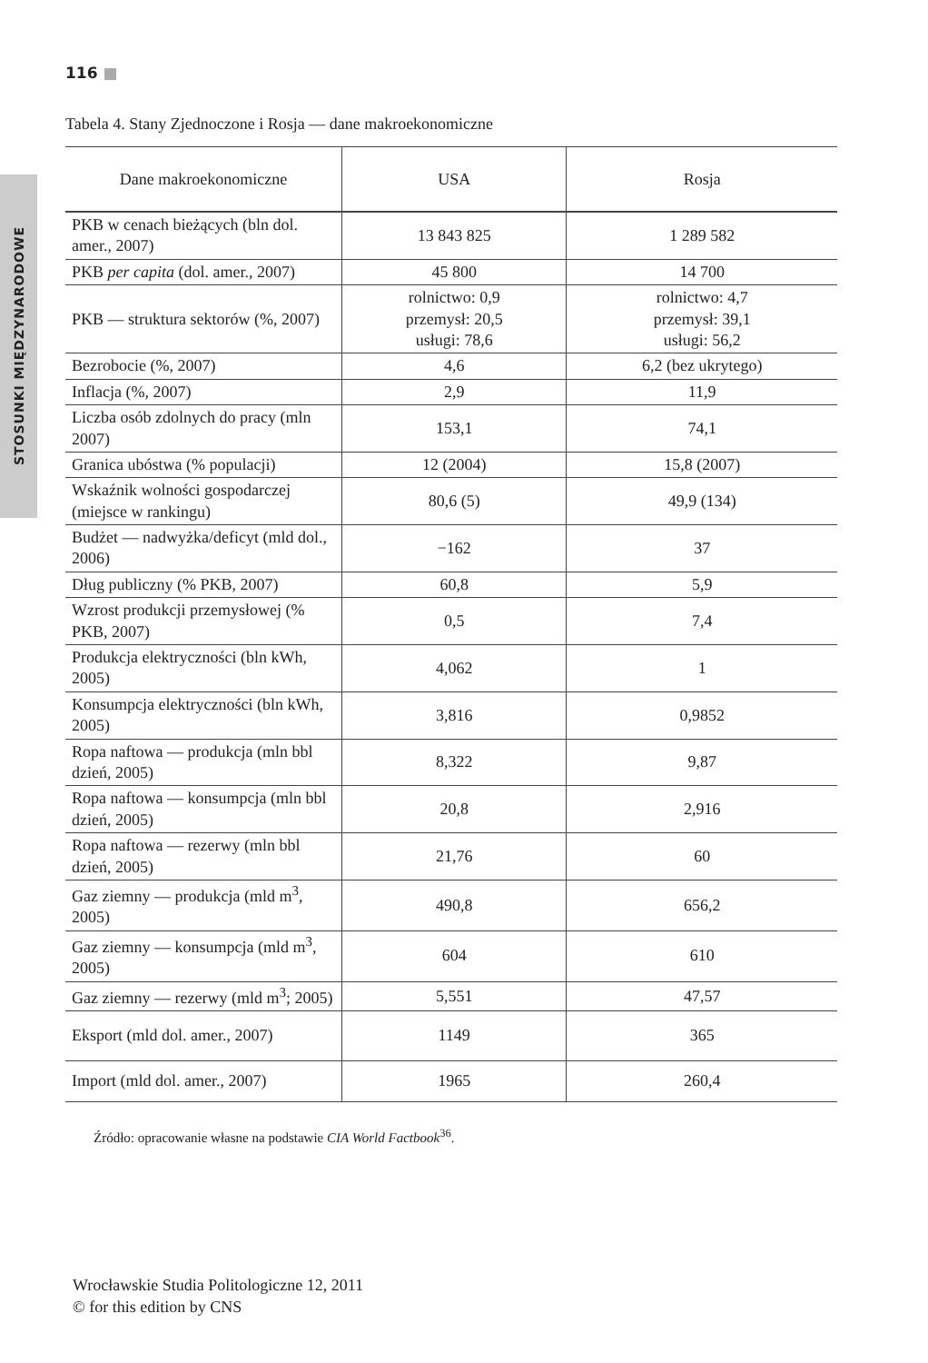116 ■
STOSUNKI MIĘDZYNARODOWE
Tabela 4. Stany Zjednoczone i Rosja — dane makroekonomiczne
| Dane makroekonomiczne | USA | Rosja |
| --- | --- | --- |
| PKB w cenach bieżących (bln dol. amer., 2007) | 13 843 825 | 1 289 582 |
| PKB per capita (dol. amer., 2007) | 45 800 | 14 700 |
| PKB — struktura sektorów (%, 2007) | rolnictwo: 0,9 przemysł: 20,5 usługi: 78,6 | rolnictwo: 4,7 przemysł: 39,1 usługi: 56,2 |
| Bezrobocie (%, 2007) | 4,6 | 6,2 (bez ukrytego) |
| Inflacja (%, 2007) | 2,9 | 11,9 |
| Liczba osób zdolnych do pracy (mln 2007) | 153,1 | 74,1 |
| Granica ubóstwa (% populacji) | 12 (2004) | 15,8 (2007) |
| Wskaźnik wolności gospodarczej (miejsce w rankingu) | 80,6 (5) | 49,9 (134) |
| Budżet — nadwyżka/deficyt (mld dol., 2006) | −162 | 37 |
| Dług publiczny (% PKB, 2007) | 60,8 | 5,9 |
| Wzrost produkcji przemysłowej (% PKB, 2007) | 0,5 | 7,4 |
| Produkcja elektryczności (bln kWh, 2005) | 4,062 | 1 |
| Konsumpcja elektryczności (bln kWh, 2005) | 3,816 | 0,9852 |
| Ropa naftowa — produkcja (mln bbl dzień, 2005) | 8,322 | 9,87 |
| Ropa naftowa — konsumpcja (mln bbl dzień, 2005) | 20,8 | 2,916 |
| Ropa naftowa — rezerwy (mln bbl dzień, 2005) | 21,76 | 60 |
| Gaz ziemny — produkcja (mld m<sup>3</sup>, 2005) | 490,8 | 656,2 |
| Gaz ziemny — konsumpcja (mld m<sup>3</sup>, 2005) | 604 | 610 |
| Gaz ziemny — rezerwy (mld m<sup>3</sup>; 2005) | 5,551 | 47,57 |
| Eksport (mld dol. amer., 2007) | 1149 | 365 |
| Import (mld dol. amer., 2007) | 1965 | 260,4 |
Źródło: opracowanie własne na podstawie CIA World Factbook<sup>36</sup>.
Wrocławskie Studia Politologiczne 12, 2011
© for this edition by CNS